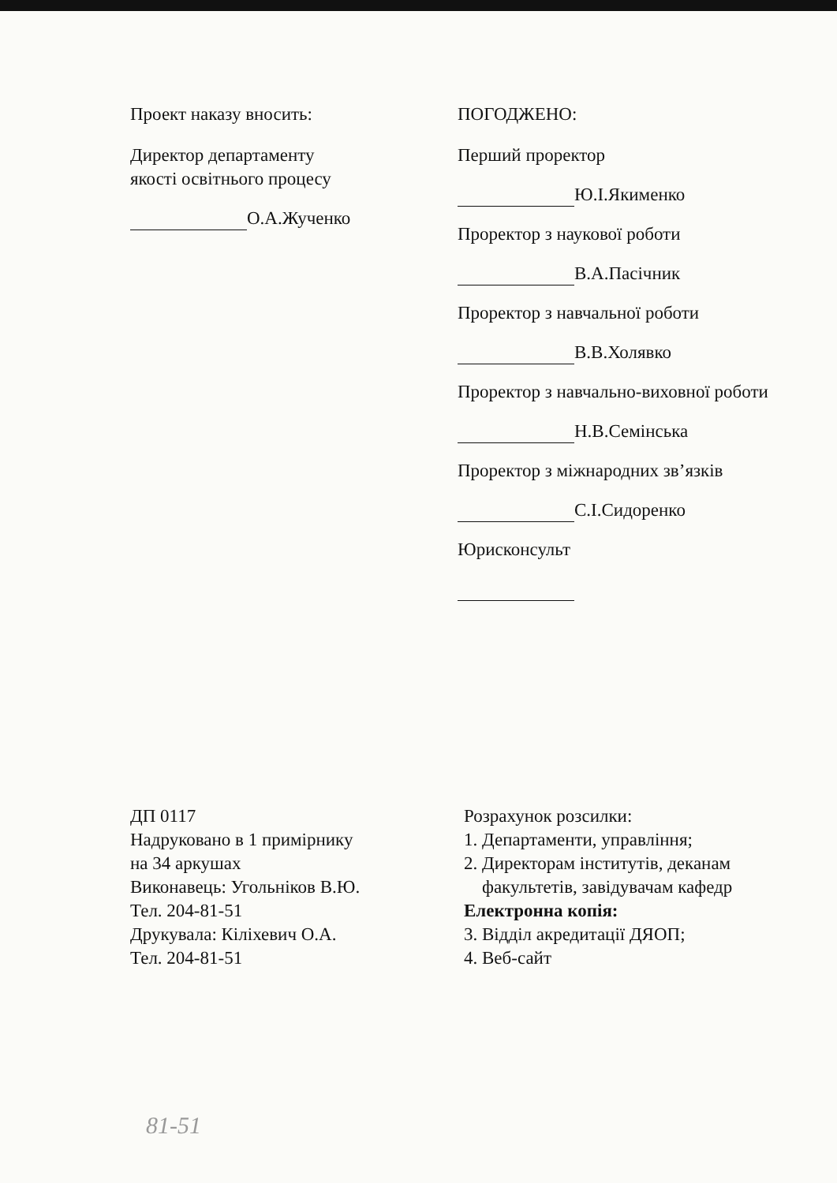Проект наказу вносить:
Директор департаменту
якості освітнього процесу
О.А.Жученко
ПОГОДЖЕНО:
Перший проректор
Ю.І.Якименко
Проректор з наукової роботи
В.А.Пасічник
Проректор з навчальної роботи
В.В.Холявко
Проректор з навчально-виховної роботи
Н.В.Семінська
Проректор з міжнародних зв’язків
С.І.Сидоренко
Юрисконсульт
ДП 0117
Надруковано в 1 примірнику
на 34 аркушах
Виконавець: Угольніков В.Ю.
Тел. 204-81-51
Друкувала: Кіліхевич О.А.
Тел. 204-81-51
Розрахунок розсилки:
1. Департаменти, управління;
2. Директорам інститутів, деканам
факультетів, завідувачам кафедр
Електронна копія:
3. Відділ акредитації ДЯОП;
4. Веб-сайт
81-51